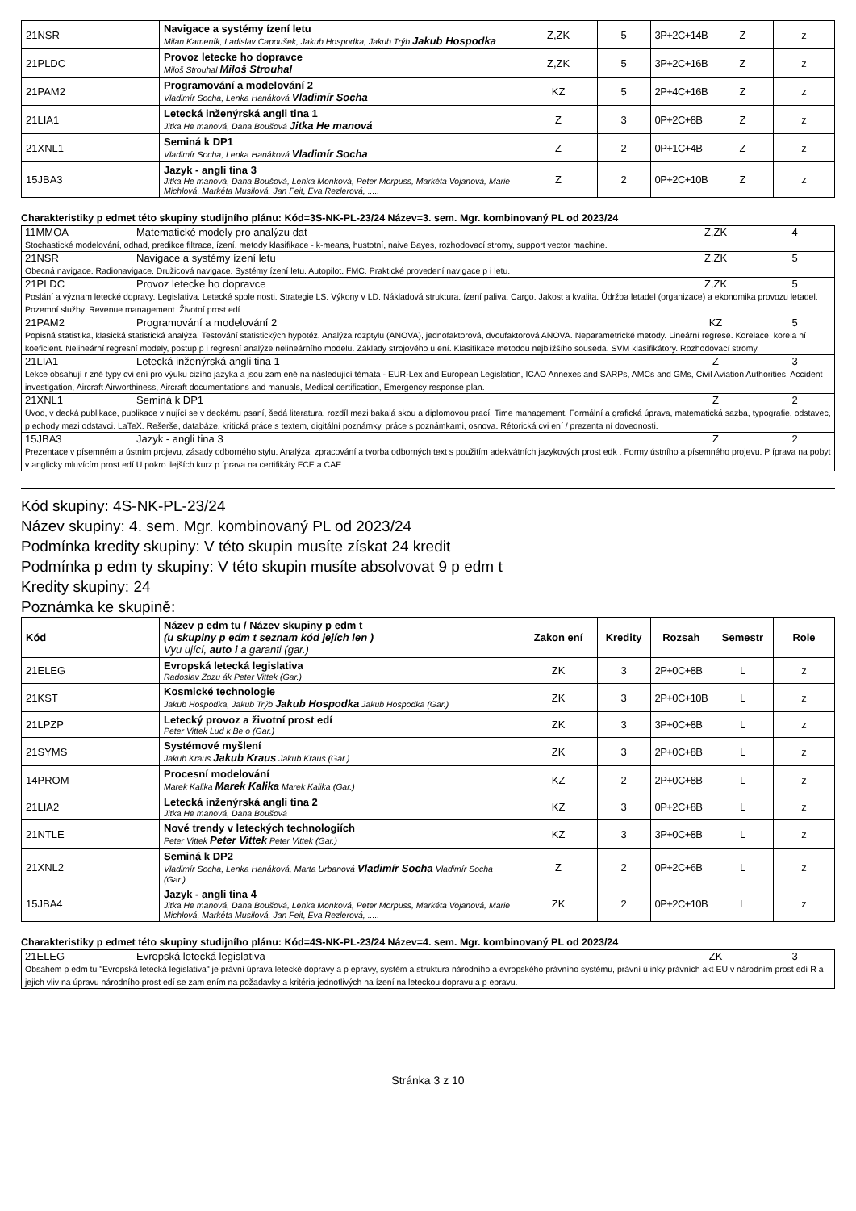| 21NSR | Navigace a systémy ízení letu Milan Kameník, Ladislav Capoušek, Jakub Hospodka, Jakub Trýb Jakub Hospodka | Z,ZK | 5 | 3P+2C+14B | Z | z |
| 21PLDC | Provoz letecke ho dopravce Miloš Strouhal Miloš Strouhal | Z,ZK | 5 | 3P+2C+16B | Z | z |
| 21PAM2 | Programování a modelování 2 Vladimír Socha, Lenka Hanáková Vladimír Socha | KZ | 5 | 2P+4C+16B | Z | z |
| 21LIA1 | Letecká inženýrská angli tina 1 Jitka He manová, Dana Boušová Jitka He manová | Z | 3 | 0P+2C+8B | Z | z |
| 21XNL1 | Seminá k DP1 Vladimír Socha, Lenka Hanáková Vladimír Socha | Z | 2 | 0P+1C+4B | Z | z |
| 15JBA3 | Jazyk - angli tina 3 Jitka He manová, Dana Boušová, Lenka Monková, Peter Morpuss, Markéta Vojanová, Marie Michlová, Markéta Musilová, Jan Feit, Eva Rezlerová, ..... | Z | 2 | 0P+2C+10B | Z | z |
Charakteristiky p edmet této skupiny studijního plánu: Kód=3S-NK-PL-23/24 Název=3. sem. Mgr. kombinovaný PL od 2023/24
11MMOA Matematické modely pro analýzu dat Z,ZK 4
Stochastické modelování, odhad, predikce filtrace, ízení, metody klasifikace - k-means, hustotní, naive Bayes, rozhodovací stromy, support vector machine.
21NSR Navigace a systémy ízení letu Z,ZK 5
Obecná navigace. Radionavigace. Družicová navigace. Systémy ízení letu. Autopilot. FMC. Praktické provedení navigace p i letu.
21PLDC Provoz letecke ho dopravce Z,ZK 5
Poslání a význam letecké dopravy. Legislativa. Letecké spole nosti. Strategie LS. Výkony v LD. Nákladová struktura. ízení paliva. Cargo. Jakost a kvalita. Údržba letadel (organizace) a ekonomika provozu letadel. Pozemní služby. Revenue management. Životní prost edí.
21PAM2 Programování a modelování 2 KZ 5
Popisná statistika, klasická statistická analýza. Testování statistických hypotéz. Analýza rozptylu (ANOVA), jednofaktorová, dvoufaktorová ANOVA. Neparametrické metody. Lineární regrese. Korelace, korela ní koeficient. Nelineární regresní modely, postup p i regresní analýze nelineárního modelu. Základy strojového u ení. Klasifikace metodou nejbližšího souseda. SVM klasifikátory. Rozhodovací stromy.
21LIA1 Letecká inženýrská angli tina 1 Z 3
Lekce obsahují r zné typy cvi ení pro výuku cizího jazyka a jsou zam ené na následující témata - EUR-Lex and European Legislation, ICAO Annexes and SARPs, AMCs and GMs, Civil Aviation Authorities, Accident investigation, Aircraft Airworthiness, Aircraft documentations and manuals, Medical certification, Emergency response plan.
21XNL1 Seminá k DP1 Z 2
Úvod, v decká publikace, publikace v nující se v deckému psaní, šedá literatura, rozdíl mezi bakalá skou a diplomovou prací. Time management. Formální a grafická úprava, matematická sazba, typografie, odstavec, p echody mezi odstavci. LaTeX. Rešerše, databáze, kritická práce s textem, digitální poznámky, práce s poznámkami, osnova. Rétorická cvi ení / prezenta ní dovednosti.
15JBA3 Jazyk - angli tina 3 Z 2
Prezentace v písemném a ústním projevu, zásady odborného stylu. Analýza, zpracování a tvorba odborných text s použitím adekvátních jazykových prost edk . Formy ústního a písemného projevu. P íprava na pobyt v anglicky mluvícím prost edí.U pokro ilejších kurz p íprava na certifikáty FCE a CAE.
Kód skupiny: 4S-NK-PL-23/24
Název skupiny: 4. sem. Mgr. kombinovaný PL od 2023/24
Podmínka kredity skupiny: V této skupin musíte získat 24 kredit
Podmínka p edm ty skupiny: V této skupin musíte absolvovat 9 p edm t
Kredity skupiny: 24
Poznámka ke skupině:
| Kód | Název p edm tu / Název skupiny p edm t (u skupiny p edm t seznam kód jejích len ) Vyu ující, auto i a garanti (gar.) | Zakon ení | Kredity | Rozsah | Semestr | Role |
| --- | --- | --- | --- | --- | --- | --- |
| 21ELEG | Evropská letecká legislativa Radoslav Zozu ák Peter Vittek (Gar.) | ZK | 3 | 2P+0C+8B | L | z |
| 21KST | Kosmické technologie Jakub Hospodka, Jakub Trýb Jakub Hospodka Jakub Hospodka (Gar.) | ZK | 3 | 2P+0C+10B | L | z |
| 21LPZP | Letecký provoz a životní prost edí Peter Vittek Lud k Be o (Gar.) | ZK | 3 | 3P+0C+8B | L | z |
| 21SYMS | Systémové myšlení Jakub Kraus Jakub Kraus Jakub Kraus (Gar.) | ZK | 3 | 2P+0C+8B | L | z |
| 14PROM | Procesní modelování Marek Kalika Marek Kalika Marek Kalika (Gar.) | KZ | 2 | 2P+0C+8B | L | z |
| 21LIA2 | Letecká inženýrská angli tina 2 Jitka He manová, Dana Boušová | KZ | 3 | 0P+2C+8B | L | z |
| 21NTLE | Nové trendy v leteckých technologiích Peter Vittek Peter Vittek Peter Vittek (Gar.) | KZ | 3 | 3P+0C+8B | L | z |
| 21XNL2 | Seminá k DP2 Vladimír Socha, Lenka Hanáková, Marta Urbanová Vladimír Socha Vladimír Socha (Gar.) | Z | 2 | 0P+2C+6B | L | z |
| 15JBA4 | Jazyk - angli tina 4 Jitka He manová, Dana Boušová, Lenka Monková, Peter Morpuss, Markéta Vojanová, Marie Michlová, Markéta Musilová, Jan Feit, Eva Rezlerová, ..... | ZK | 2 | 0P+2C+10B | L | z |
Charakteristiky p edmet této skupiny studijního plánu: Kód=4S-NK-PL-23/24 Název=4. sem. Mgr. kombinovaný PL od 2023/24
21ELEG Evropská letecká legislativa ZK 3
Obsahem p edm tu "Evropská letecká legislativa" je právní úprava letecké dopravy a p epravy, systém a struktura národního a evropského právního systému, právní ú inky právních akt EU v národním prost edí R a jejich vliv na úpravu národního prost edí se zam ením na požadavky a kritéria jednotlivých na ízení na leteckou dopravu a p epravu.
Stránka 3 z 10